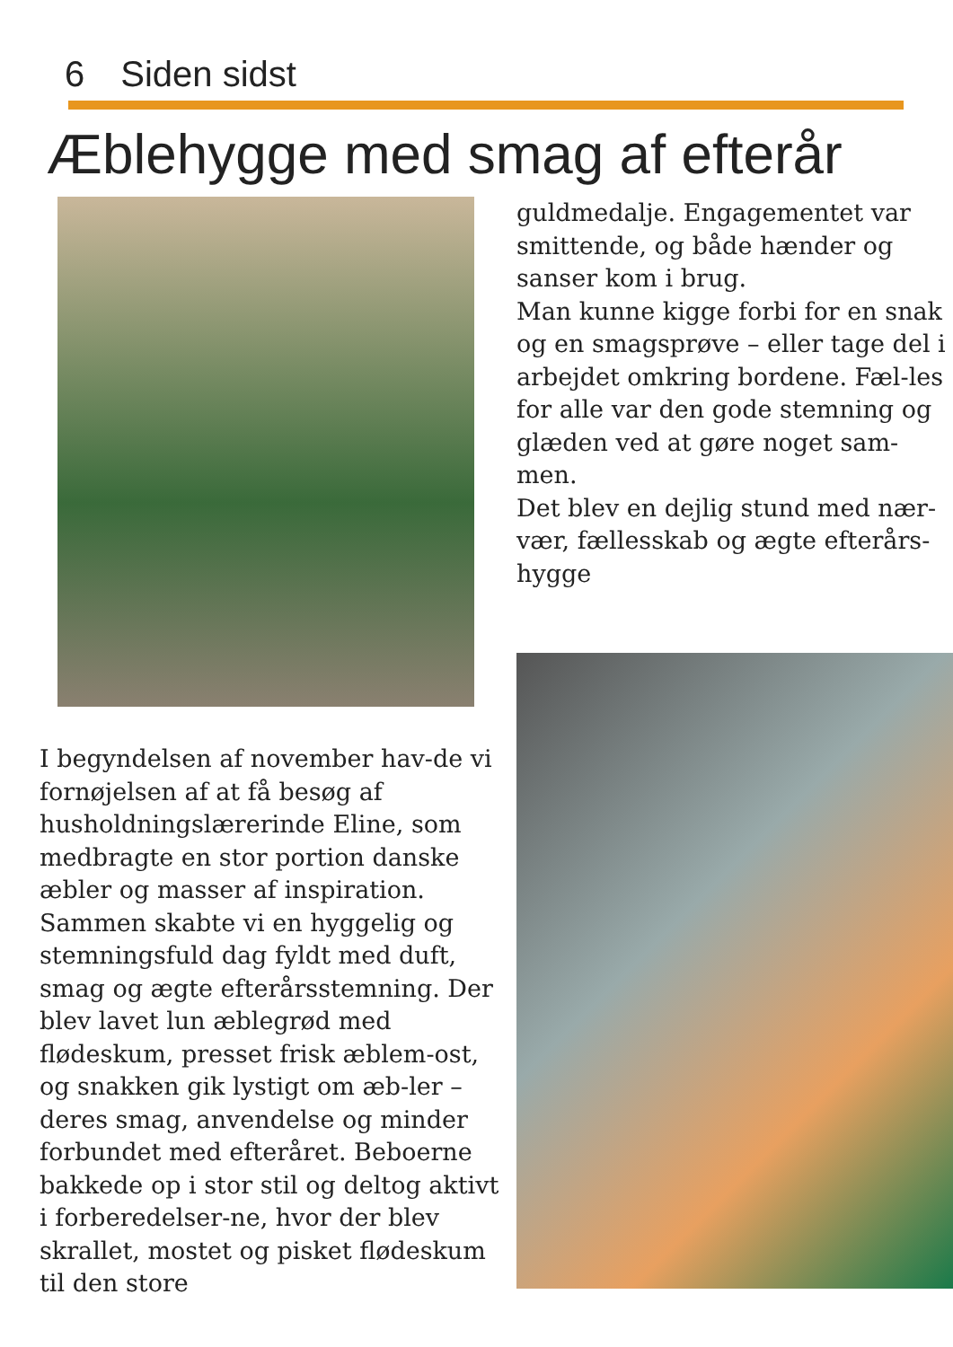6 Siden sidst
Æblehygge med smag af efterår
I begyndelsen af november hav-de vi fornøjelsen af at få besøg af husholdningslærerinde Eline, som medbragte en stor portion danske æbler og masser af inspiration. Sammen skabte vi en hyggelig og stemningsfuld dag fyldt med duft, smag og ægte efterårsstemning. Der blev lavet lun æblegrød med flødeskum, presset frisk æblem-ost, og snakken gik lystigt om æb-ler – deres smag, anvendelse og minder forbundet med efteråret. Beboerne bakkede op i stor stil og deltog aktivt i forberedelser-ne, hvor der blev skrallet, mostet og pisket flødeskum til den store
guldmedalje. Engagementet var smittende, og både hænder og sanser kom i brug.
Man kunne kigge forbi for en snak og en smagsprøve – eller tage del i arbejdet omkring bordene. Fæl-les for alle var den gode stemning og glæden ved at gøre noget sam-men.
Det blev en dejlig stund med nær-vær, fællesskab og ægte efterårs-hygge